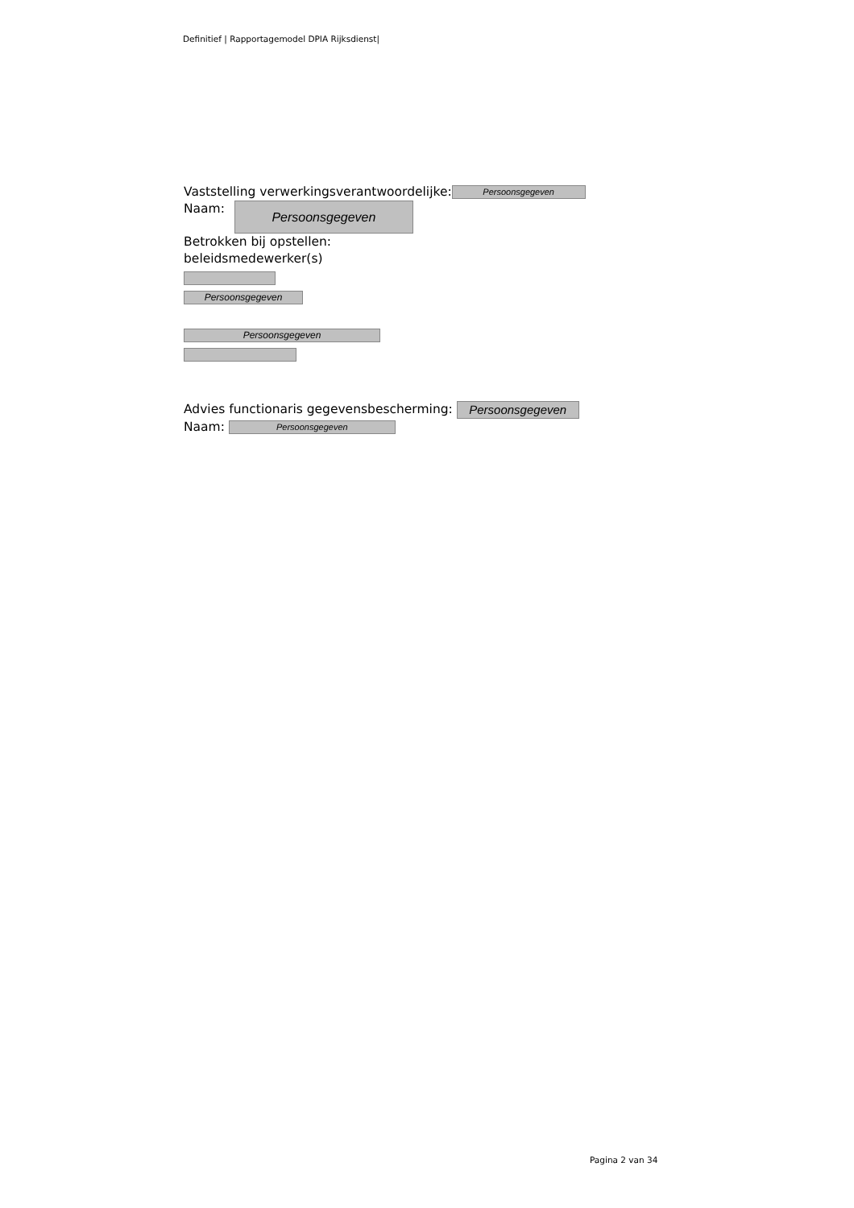Definitief | Rapportagemodel DPIA Rijksdienst|
Vaststelling verwerkingsverantwoordelijke: Persoonsgegeven
Naam: Persoonsgegeven
Betrokken bij opstellen:
beleidsmedewerker(s)
Persoonsgegeven
Persoonsgegeven
Advies functionaris gegevensbescherming: Persoonsgegeven
Naam: Persoonsgegeven
Pagina 2 van 34